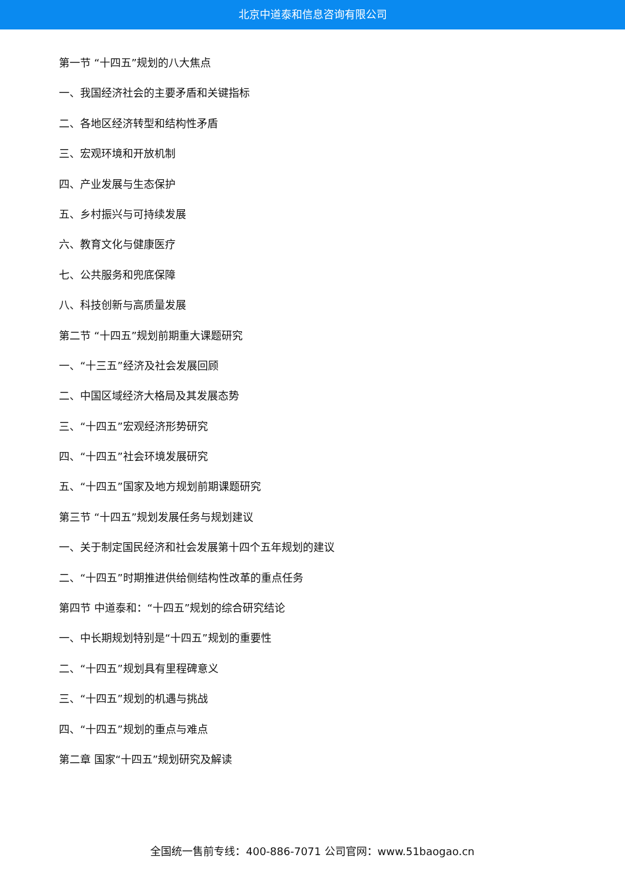北京中道泰和信息咨询有限公司
第一节 “十四五”规划的八大焦点
一、我国经济社会的主要矛盾和关键指标
二、各地区经济转型和结构性矛盾
三、宏观环境和开放机制
四、产业发展与生态保护
五、乡村振兴与可持续发展
六、教育文化与健康医疗
七、公共服务和兜底保障
八、科技创新与高质量发展
第二节 “十四五”规划前期重大课题研究
一、“十三五”经济及社会发展回顾
二、中国区域经济大格局及其发展态势
三、“十四五”宏观经济形势研究
四、“十四五”社会环境发展研究
五、“十四五”国家及地方规划前期课题研究
第三节 “十四五”规划发展任务与规划建议
一、关于制定国民经济和社会发展第十四个五年规划的建议
二、“十四五”时期推进供给侧结构性改革的重点任务
第四节 中道泰和：“十四五”规划的综合研究结论
一、中长期规划特别是“十四五”规划的重要性
二、“十四五”规划具有里程碑意义
三、“十四五”规划的机遇与挑战
四、“十四五”规划的重点与难点
第二章 国家“十四五”规划研究及解读
全国统一售前专线：400-886-7071 公司官网：www.51baogao.cn